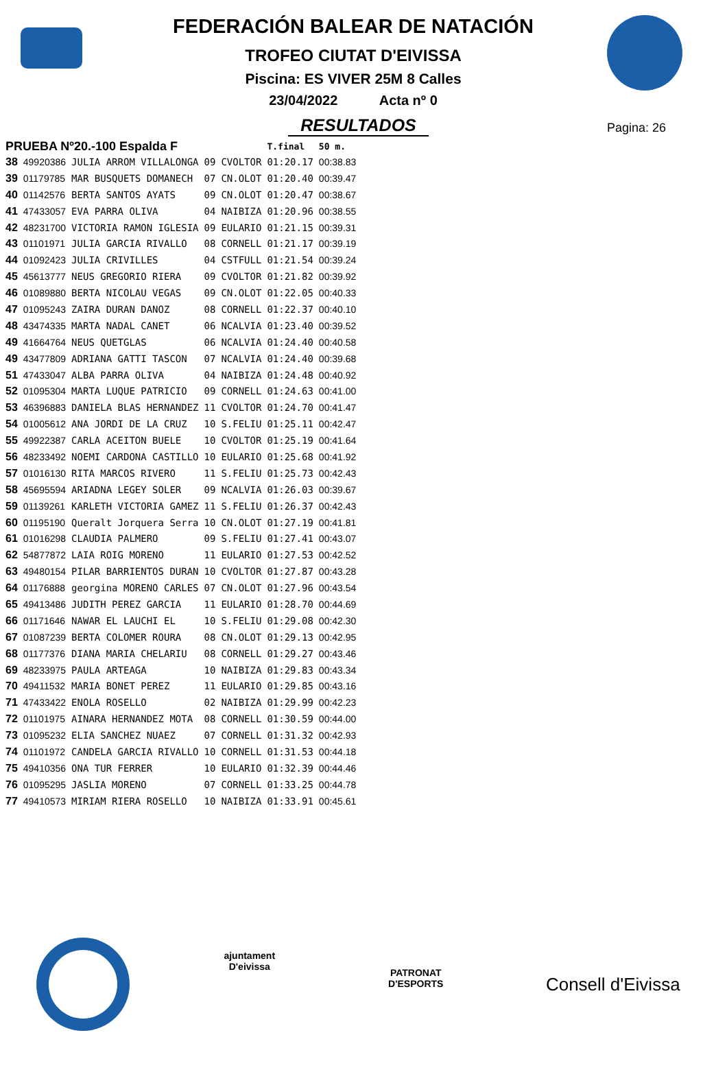FEDERACIÓN BALEAR DE NATACIÓN
TROFEO CIUTAT D'EIVISSA
Piscina: ES VIVER 25M 8 Calles
23/04/2022 Acta nº 0
RESULTADOS
Pagina: 26
| PRUEBA Nº20.-100 Espalda F | | | | | T.final | 50 m. |
| --- | --- | --- | --- | --- | --- | --- |
| 38 | 49920386 | JULIA ARROM VILLALONGA | 09 | CVOLTOR | 01:20.17 | 00:38.83 |
| 39 | 01179785 | MAR BUSQUETS DOMANECH | 07 | CN.OLOT | 01:20.40 | 00:39.47 |
| 40 | 01142576 | BERTA SANTOS AYATS | 09 | CN.OLOT | 01:20.47 | 00:38.67 |
| 41 | 47433057 | EVA PARRA OLIVA | 04 | NAIBIZA | 01:20.96 | 00:38.55 |
| 42 | 48231700 | VICTORIA RAMON IGLESIA | 09 | EULARIO | 01:21.15 | 00:39.31 |
| 43 | 01101971 | JULIA GARCIA RIVALLO | 08 | CORNELL | 01:21.17 | 00:39.19 |
| 44 | 01092423 | JULIA CRIVILLES | 04 | CSTFULL | 01:21.54 | 00:39.24 |
| 45 | 45613777 | NEUS GREGORIO RIERA | 09 | CVOLTOR | 01:21.82 | 00:39.92 |
| 46 | 01089880 | BERTA NICOLAU VEGAS | 09 | CN.OLOT | 01:22.05 | 00:40.33 |
| 47 | 01095243 | ZAIRA DURAN DANOZ | 08 | CORNELL | 01:22.37 | 00:40.10 |
| 48 | 43474335 | MARTA NADAL CANET | 06 | NCALVIA | 01:23.40 | 00:39.52 |
| 49 | 41664764 | NEUS QUETGLAS | 06 | NCALVIA | 01:24.40 | 00:40.58 |
| 49 | 43477809 | ADRIANA GATTI TASCON | 07 | NCALVIA | 01:24.40 | 00:39.68 |
| 51 | 47433047 | ALBA PARRA OLIVA | 04 | NAIBIZA | 01:24.48 | 00:40.92 |
| 52 | 01095304 | MARTA LUQUE PATRICIO | 09 | CORNELL | 01:24.63 | 00:41.00 |
| 53 | 46396883 | DANIELA BLAS HERNANDEZ | 11 | CVOLTOR | 01:24.70 | 00:41.47 |
| 54 | 01005612 | ANA JORDI DE LA CRUZ | 10 | S.FELIU | 01:25.11 | 00:42.47 |
| 55 | 49922387 | CARLA ACEITON BUELE | 10 | CVOLTOR | 01:25.19 | 00:41.64 |
| 56 | 48233492 | NOEMI CARDONA CASTILLO | 10 | EULARIO | 01:25.68 | 00:41.92 |
| 57 | 01016130 | RITA MARCOS RIVERO | 11 | S.FELIU | 01:25.73 | 00:42.43 |
| 58 | 45695594 | ARIADNA LEGEY SOLER | 09 | NCALVIA | 01:26.03 | 00:39.67 |
| 59 | 01139261 | KARLETH VICTORIA GAMEZ | 11 | S.FELIU | 01:26.37 | 00:42.43 |
| 60 | 01195190 | Queralt Jorquera Serra | 10 | CN.OLOT | 01:27.19 | 00:41.81 |
| 61 | 01016298 | CLAUDIA PALMERO | 09 | S.FELIU | 01:27.41 | 00:43.07 |
| 62 | 54877872 | LAIA ROIG MORENO | 11 | EULARIO | 01:27.53 | 00:42.52 |
| 63 | 49480154 | PILAR BARRIENTOS DURAN | 10 | CVOLTOR | 01:27.87 | 00:43.28 |
| 64 | 01176888 | georgina MORENO CARLES | 07 | CN.OLOT | 01:27.96 | 00:43.54 |
| 65 | 49413486 | JUDITH PEREZ GARCIA | 11 | EULARIO | 01:28.70 | 00:44.69 |
| 66 | 01171646 | NAWAR EL LAUCHI EL | 10 | S.FELIU | 01:29.08 | 00:42.30 |
| 67 | 01087239 | BERTA COLOMER ROURA | 08 | CN.OLOT | 01:29.13 | 00:42.95 |
| 68 | 01177376 | DIANA MARIA CHELARIU | 08 | CORNELL | 01:29.27 | 00:43.46 |
| 69 | 48233975 | PAULA ARTEAGA | 10 | NAIBIZA | 01:29.83 | 00:43.34 |
| 70 | 49411532 | MARIA BONET PEREZ | 11 | EULARIO | 01:29.85 | 00:43.16 |
| 71 | 47433422 | ENOLA ROSELLO | 02 | NAIBIZA | 01:29.99 | 00:42.23 |
| 72 | 01101975 | AINARA HERNANDEZ MOTA | 08 | CORNELL | 01:30.59 | 00:44.00 |
| 73 | 01095232 | ELIA SANCHEZ NUAEZ | 07 | CORNELL | 01:31.32 | 00:42.93 |
| 74 | 01101972 | CANDELA GARCIA RIVALLO | 10 | CORNELL | 01:31.53 | 00:44.18 |
| 75 | 49410356 | ONA TUR FERRER | 10 | EULARIO | 01:32.39 | 00:44.46 |
| 76 | 01095295 | JASLIA MORENO | 07 | CORNELL | 01:33.25 | 00:44.78 |
| 77 | 49410573 | MIRIAM RIERA ROSELLO | 10 | NAIBIZA | 01:33.91 | 00:45.61 |
ajuntament
D'eivissa
PATRONAT
D'ESPORTS
Consell d'Eivissa